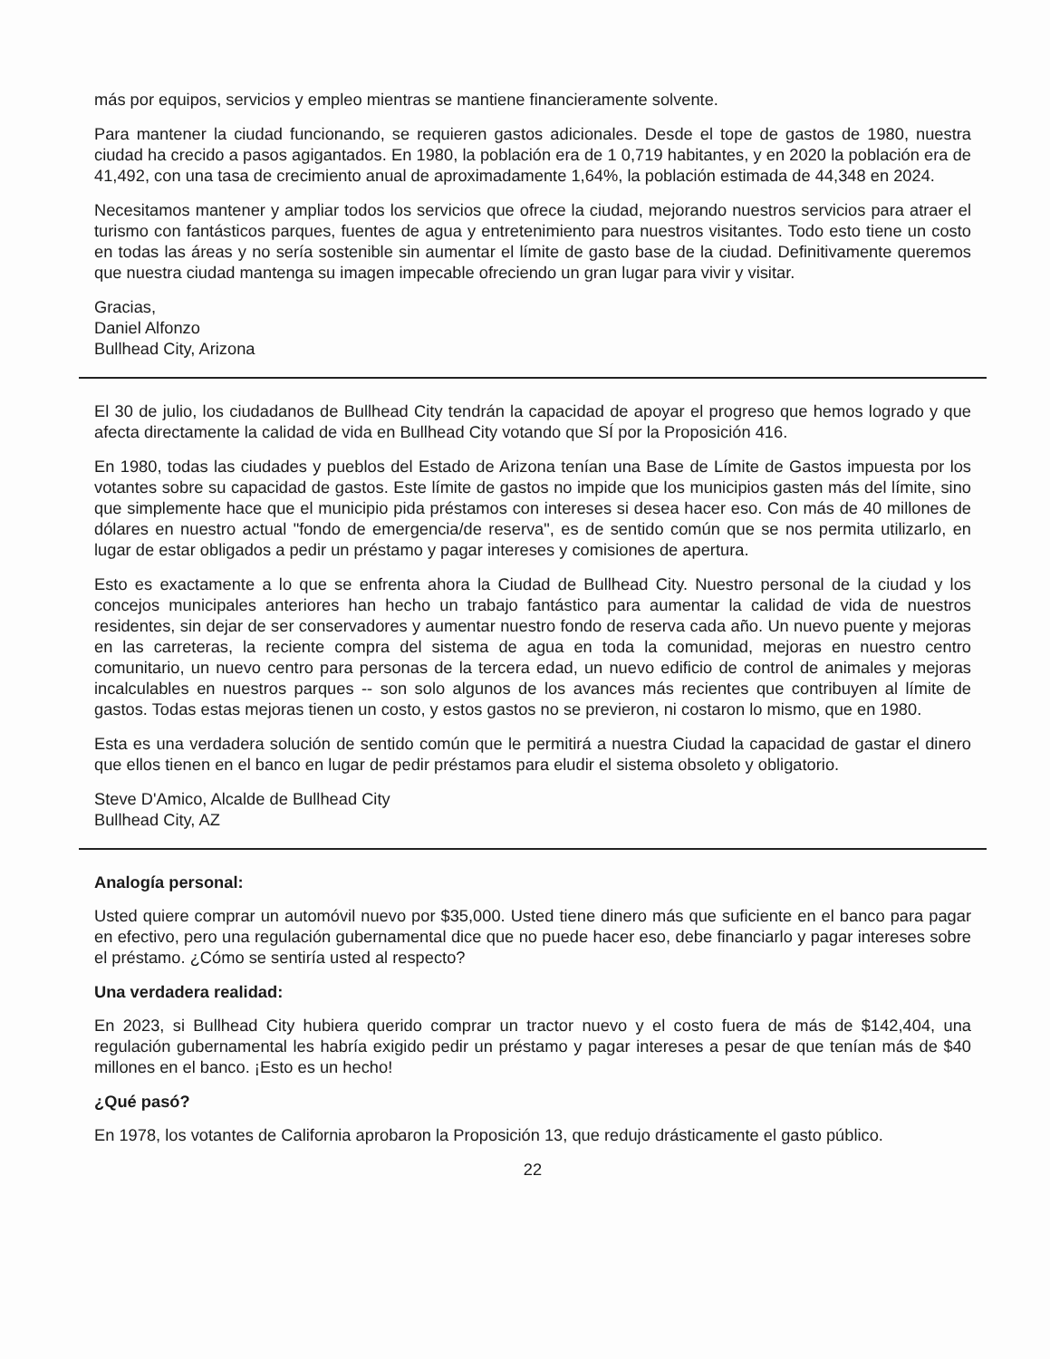más por equipos, servicios y empleo mientras se mantiene financieramente solvente.
Para mantener la ciudad funcionando, se requieren gastos adicionales. Desde el tope de gastos de 1980, nuestra ciudad ha crecido a pasos agigantados. En 1980, la población era de 1 0,719 habitantes, y en 2020 la población era de 41,492, con una tasa de crecimiento anual de aproximadamente 1,64%, la población estimada de 44,348 en 2024.
Necesitamos mantener y ampliar todos los servicios que ofrece la ciudad, mejorando nuestros servicios para atraer el turismo con fantásticos parques, fuentes de agua y entretenimiento para nuestros visitantes. Todo esto tiene un costo en todas las áreas y no sería sostenible sin aumentar el límite de gasto base de la ciudad. Definitivamente queremos que nuestra ciudad mantenga su imagen impecable ofreciendo un gran lugar para vivir y visitar.
Gracias,
Daniel Alfonzo
Bullhead City, Arizona
El 30 de julio, los ciudadanos de Bullhead City tendrán la capacidad de apoyar el progreso que hemos logrado y que afecta directamente la calidad de vida en Bullhead City votando que SÍ por la Proposición 416.
En 1980, todas las ciudades y pueblos del Estado de Arizona tenían una Base de Límite de Gastos impuesta por los votantes sobre su capacidad de gastos. Este límite de gastos no impide que los municipios gasten más del límite, sino que simplemente hace que el municipio pida préstamos con intereses si desea hacer eso. Con más de 40 millones de dólares en nuestro actual "fondo de emergencia/de reserva", es de sentido común que se nos permita utilizarlo, en lugar de estar obligados a pedir un préstamo y pagar intereses y comisiones de apertura.
Esto es exactamente a lo que se enfrenta ahora la Ciudad de Bullhead City. Nuestro personal de la ciudad y los concejos municipales anteriores han hecho un trabajo fantástico para aumentar la calidad de vida de nuestros residentes, sin dejar de ser conservadores y aumentar nuestro fondo de reserva cada año. Un nuevo puente y mejoras en las carreteras, la reciente compra del sistema de agua en toda la comunidad, mejoras en nuestro centro comunitario, un nuevo centro para personas de la tercera edad, un nuevo edificio de control de animales y mejoras incalculables en nuestros parques -- son solo algunos de los avances más recientes que contribuyen al límite de gastos. Todas estas mejoras tienen un costo, y estos gastos no se previeron, ni costaron lo mismo, que en 1980.
Esta es una verdadera solución de sentido común que le permitirá a nuestra Ciudad la capacidad de gastar el dinero que ellos tienen en el banco en lugar de pedir préstamos para eludir el sistema obsoleto y obligatorio.
Steve D'Amico, Alcalde de Bullhead City
Bullhead City, AZ
Analogía personal:
Usted quiere comprar un automóvil nuevo por $35,000. Usted tiene dinero más que suficiente en el banco para pagar en efectivo, pero una regulación gubernamental dice que no puede hacer eso, debe financiarlo y pagar intereses sobre el préstamo. ¿Cómo se sentiría usted al respecto?
Una verdadera realidad:
En 2023, si Bullhead City hubiera querido comprar un tractor nuevo y el costo fuera de más de $142,404, una regulación gubernamental les habría exigido pedir un préstamo y pagar intereses a pesar de que tenían más de $40 millones en el banco. ¡Esto es un hecho!
¿Qué pasó?
En 1978, los votantes de California aprobaron la Proposición 13, que redujo drásticamente el gasto público.
22